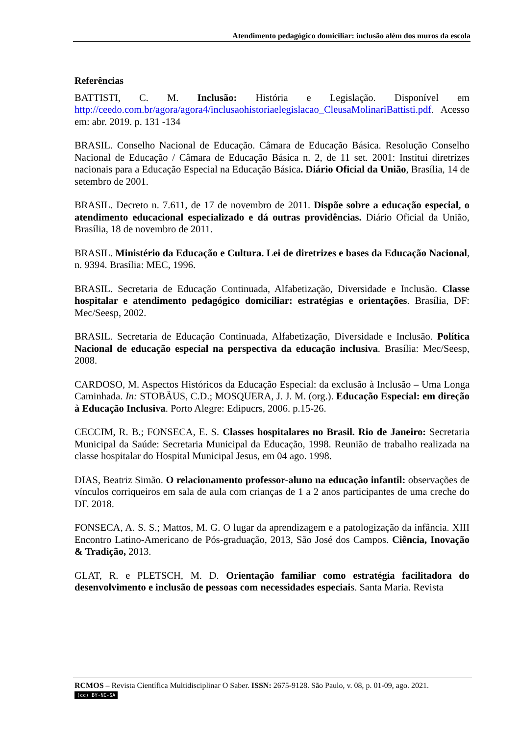Atendimento pedagógico domiciliar: inclusão além dos muros da escola
Referências
BATTISTI, C. M. Inclusão: História e Legislação. Disponível em http://ceedo.com.br/agora/agora4/inclusaohistoriaelegislacao_CleusaMolinariBattisti.pdf. Acesso em: abr. 2019. p. 131 -134
BRASIL. Conselho Nacional de Educação. Câmara de Educação Básica. Resolução Conselho Nacional de Educação / Câmara de Educação Básica n. 2, de 11 set. 2001: Institui diretrizes nacionais para a Educação Especial na Educação Básica. Diário Oficial da União, Brasília, 14 de setembro de 2001.
BRASIL. Decreto n. 7.611, de 17 de novembro de 2011. Dispõe sobre a educação especial, o atendimento educacional especializado e dá outras providências. Diário Oficial da União, Brasília, 18 de novembro de 2011.
BRASIL. Ministério da Educação e Cultura. Lei de diretrizes e bases da Educação Nacional, n. 9394. Brasília: MEC, 1996.
BRASIL. Secretaria de Educação Continuada, Alfabetização, Diversidade e Inclusão. Classe hospitalar e atendimento pedagógico domiciliar: estratégias e orientações. Brasília, DF: Mec/Seesp, 2002.
BRASIL. Secretaria de Educação Continuada, Alfabetização, Diversidade e Inclusão. Política Nacional de educação especial na perspectiva da educação inclusiva. Brasília: Mec/Seesp, 2008.
CARDOSO, M. Aspectos Históricos da Educação Especial: da exclusão à Inclusão – Uma Longa Caminhada. In: STOBÄUS, C.D.; MOSQUERA, J. J. M. (org.). Educação Especial: em direção à Educação Inclusiva. Porto Alegre: Edipucrs, 2006. p.15-26.
CECCIM, R. B.; FONSECA, E. S. Classes hospitalares no Brasil. Rio de Janeiro: Secretaria Municipal da Saúde: Secretaria Municipal da Educação, 1998. Reunião de trabalho realizada na classe hospitalar do Hospital Municipal Jesus, em 04 ago. 1998.
DIAS, Beatriz Simão. O relacionamento professor-aluno na educação infantil: observações de vínculos corriqueiros em sala de aula com crianças de 1 a 2 anos participantes de uma creche do DF. 2018.
FONSECA, A. S. S.; Mattos, M. G. O lugar da aprendizagem e a patologização da infância. XIII Encontro Latino-Americano de Pós-graduação, 2013, São José dos Campos. Ciência, Inovação & Tradição, 2013.
GLAT, R. e PLETSCH, M. D. Orientação familiar como estratégia facilitadora do desenvolvimento e inclusão de pessoas com necessidades especiais. Santa Maria. Revista
RCMOS – Revista Científica Multidisciplinar O Saber. ISSN: 2675-9128. São Paulo, v. 08, p. 01-09, ago. 2021.
(cc) BY-NC-SA